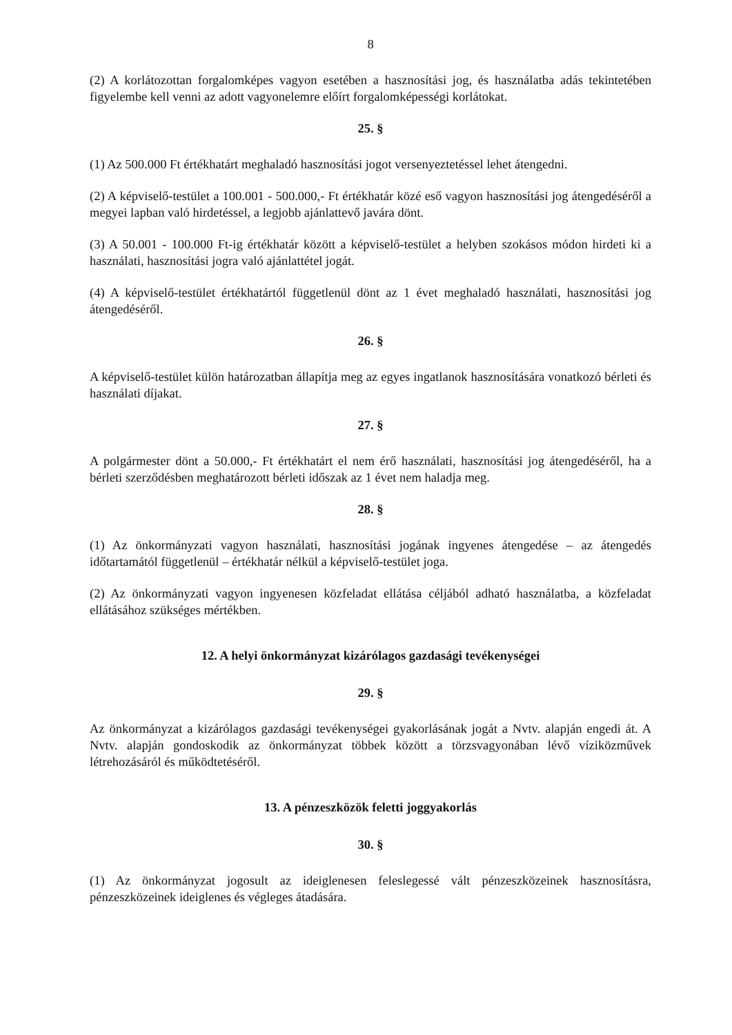8
(2) A korlátozottan forgalomképes vagyon esetében a hasznosítási jog, és használatba adás tekintetében figyelembe kell venni az adott vagyonelemre előírt forgalomképességi korlátokat.
25. §
(1) Az 500.000 Ft értékhatárt meghaladó hasznosítási jogot versenyeztetéssel lehet átengedni.
(2) A képviselő-testület a 100.001 - 500.000,- Ft értékhatár közé eső vagyon hasznosítási jog átengedéséről a megyei lapban való hirdetéssel, a legjobb ajánlattevő javára dönt.
(3) A 50.001 - 100.000 Ft-ig értékhatár között a képviselő-testület a helyben szokásos módon hirdeti ki a használati, hasznosítási jogra való ajánlattétel jogát.
(4) A képviselő-testület értékhatártól függetlenül dönt az 1 évet meghaladó használati, hasznosítási jog átengedéséről.
26. §
A képviselő-testület külön határozatban állapítja meg az egyes ingatlanok hasznosítására vonatkozó bérleti és használati díjakat.
27. §
A polgármester dönt a 50.000,- Ft értékhatárt el nem érő használati, hasznosítási jog átengedéséről, ha a bérleti szerződésben meghatározott bérleti időszak az 1 évet nem haladja meg.
28. §
(1) Az önkormányzati vagyon használati, hasznosítási jogának ingyenes átengedése – az átengedés időtartamától függetlenül – értékhatár nélkül a képviselő-testület joga.
(2) Az önkormányzati vagyon ingyenesen közfeladat ellátása céljából adható használatba, a közfeladat ellátásához szükséges mértékben.
12. A helyi önkormányzat kizárólagos gazdasági tevékenységei
29. §
Az önkormányzat a kizárólagos gazdasági tevékenységei gyakorlásának jogát a Nvtv. alapján engedi át. A Nvtv. alapján gondoskodik az önkormányzat többek között a törzsvagyonában lévő víziközművek létrehozásáról és működtetéséről.
13. A pénzeszközök feletti joggyakorlás
30. §
(1) Az önkormányzat jogosult az ideiglenesen feleslegessé vált pénzeszközeinek hasznosításra, pénzeszközeinek ideiglenes és végleges átadására.